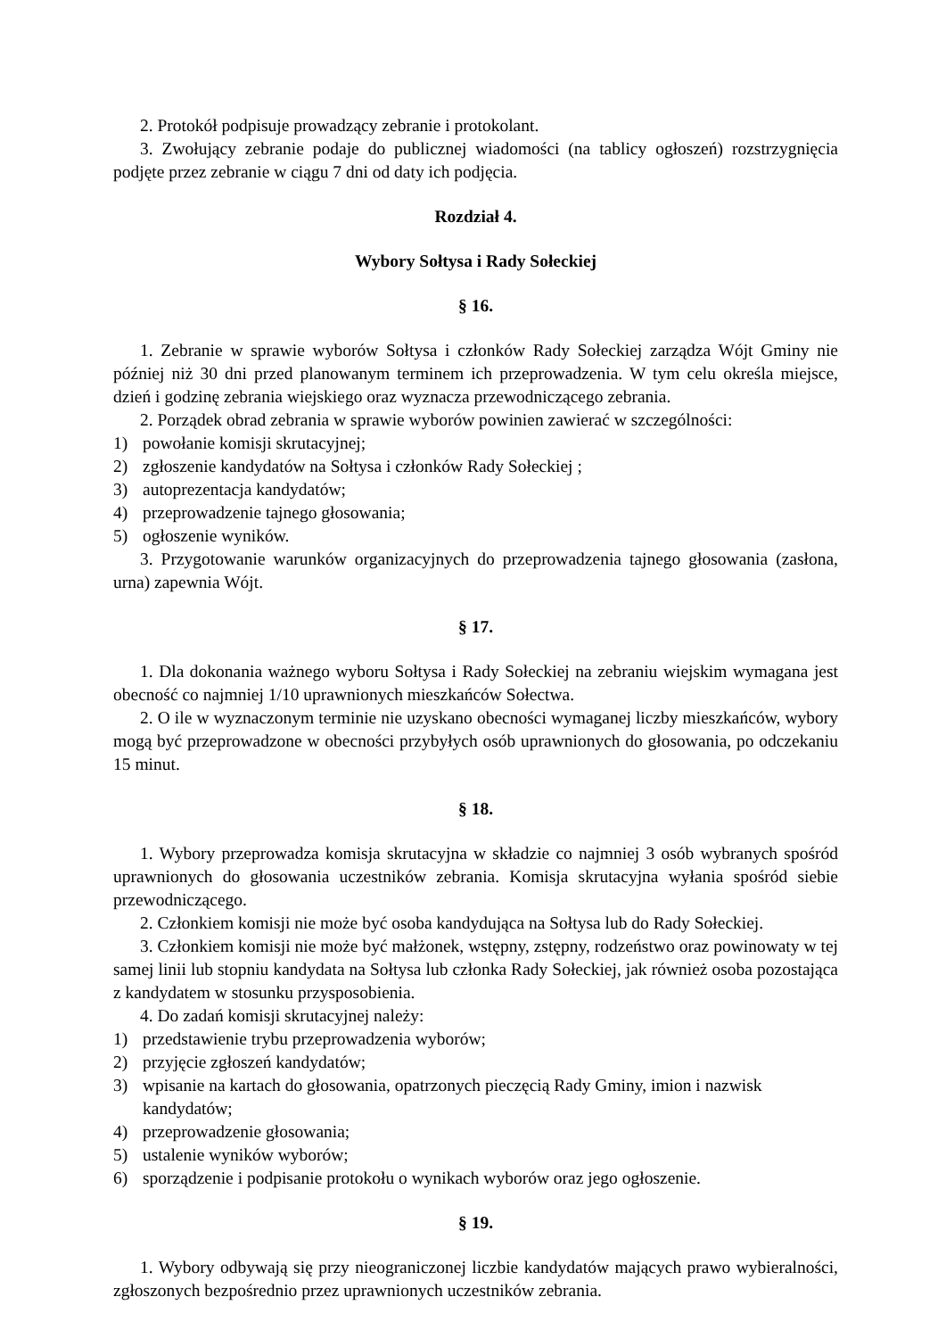2. Protokół podpisuje prowadzący zebranie i protokolant.
3. Zwołujący zebranie podaje do publicznej wiadomości (na tablicy ogłoszeń) rozstrzygnięcia podjęte przez zebranie w ciągu 7 dni od daty ich podjęcia.
Rozdział 4.
Wybory Sołtysa i Rady Sołeckiej
§ 16.
1. Zebranie w sprawie wyborów Sołtysa i członków Rady Sołeckiej zarządza Wójt Gminy nie później niż 30 dni przed planowanym terminem ich przeprowadzenia. W tym celu określa miejsce, dzień i godzinę zebrania wiejskiego oraz wyznacza przewodniczącego zebrania.
2. Porządek obrad zebrania w sprawie wyborów powinien zawierać w szczególności:
1) powołanie komisji skrutacyjnej;
2) zgłoszenie kandydatów na Sołtysa i członków Rady Sołeckiej ;
3) autoprezentacja kandydatów;
4) przeprowadzenie tajnego głosowania;
5) ogłoszenie wyników.
3. Przygotowanie warunków organizacyjnych do przeprowadzenia tajnego głosowania (zasłona, urna) zapewnia Wójt.
§ 17.
1. Dla dokonania ważnego wyboru Sołtysa i Rady Sołeckiej na zebraniu wiejskim wymagana jest obecność co najmniej 1/10 uprawnionych mieszkańców Sołectwa.
2. O ile w wyznaczonym terminie nie uzyskano obecności wymaganej liczby mieszkańców, wybory mogą być przeprowadzone w obecności przybyłych osób uprawnionych do głosowania, po odczekaniu 15 minut.
§ 18.
1. Wybory przeprowadza komisja skrutacyjna w składzie co najmniej 3 osób wybranych spośród uprawnionych do głosowania uczestników zebrania. Komisja skrutacyjna wyłania spośród siebie przewodniczącego.
2. Członkiem komisji nie może być osoba kandydująca na Sołtysa lub do Rady Sołeckiej.
3. Członkiem komisji nie może być małżonek, wstępny, zstępny, rodzeństwo oraz powinowaty w tej samej linii lub stopniu kandydata na Sołtysa lub członka Rady Sołeckiej, jak również osoba pozostająca z kandydatem w stosunku przysposobienia.
4. Do zadań komisji skrutacyjnej należy:
1) przedstawienie trybu przeprowadzenia wyborów;
2) przyjęcie zgłoszeń kandydatów;
3) wpisanie na kartach do głosowania, opatrzonych pieczęcią Rady Gminy, imion i nazwisk kandydatów;
4) przeprowadzenie głosowania;
5) ustalenie wyników wyborów;
6) sporządzenie i podpisanie protokołu o wynikach wyborów oraz jego ogłoszenie.
§ 19.
1. Wybory odbywają się przy nieograniczonej liczbie kandydatów mających prawo wybieralności, zgłoszonych bezpośrednio przez uprawnionych uczestników zebrania.